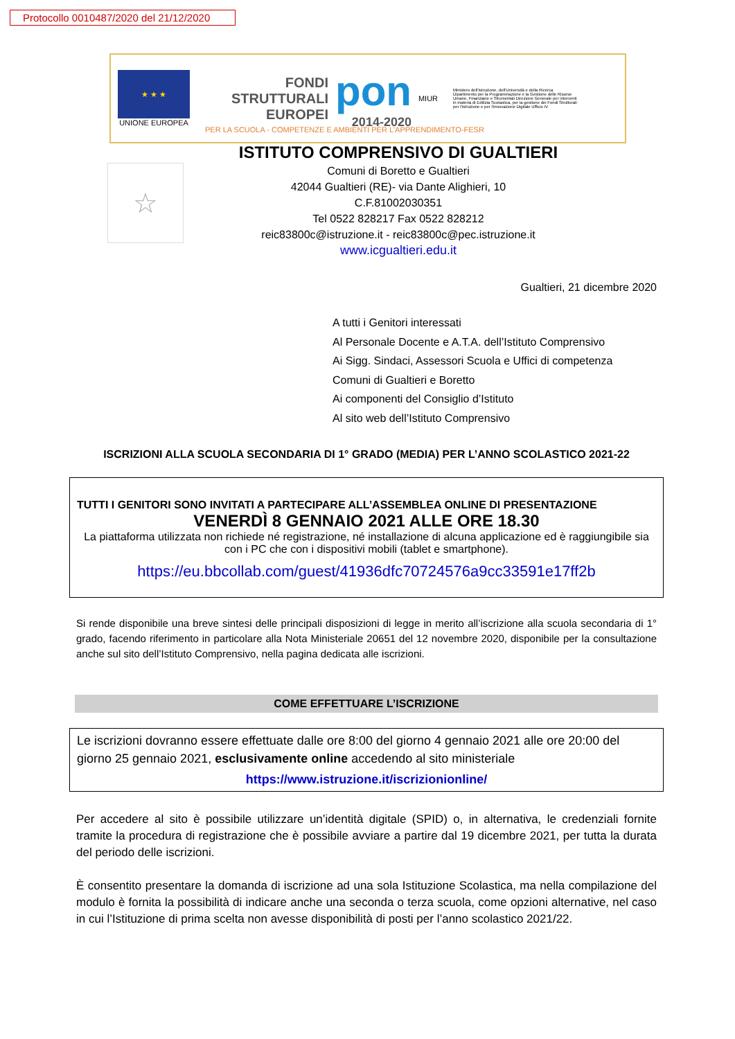Protocollo 0010487/2020 del 21/12/2020
★ ★ ★
UNIONE EUROPEA
FONDI
STRUTTURALI
EUROPEI
pon
2014-2020
MIUR
Ministero dell'Istruzione, dell'Università e della Ricerca Dipartimento per la Programmazione e la Gestione delle Risorse Umane, Finanziarie e Strumentali Direzione Generale per interventi in materia di Edilizia Scolastica, per la gestione dei Fondi Strutturali per l'istruzione e per l'innovazione Digitale Ufficio IV
PER LA SCUOLA - COMPETENZE E AMBIENTI PER L'APPRENDIMENTO-FESR
☆
ISTITUTO COMPRENSIVO DI GUALTIERI
Comuni di Boretto e Gualtieri
42044 Gualtieri (RE)- via Dante Alighieri, 10
C.F.81002030351
Tel 0522 828217 Fax 0522 828212
reic83800c@istruzione.it - reic83800c@pec.istruzione.it
www.icgualtieri.edu.it
Gualtieri, 21 dicembre 2020
A tutti i Genitori interessati
Al Personale Docente e A.T.A. dell’Istituto Comprensivo
Ai Sigg. Sindaci, Assessori Scuola e Uffici di competenza
Comuni di Gualtieri e Boretto
Ai componenti del Consiglio d’Istituto
Al sito web dell’Istituto Comprensivo
ISCRIZIONI ALLA SCUOLA SECONDARIA DI 1° GRADO (MEDIA) PER L’ANNO SCOLASTICO 2021-22
TUTTI I GENITORI SONO INVITATI A PARTECIPARE ALL’ASSEMBLEA ONLINE DI PRESENTAZIONE
VENERDÌ 8 GENNAIO 2021 ALLE ORE 18.30
La piattaforma utilizzata non richiede né registrazione, né installazione di alcuna applicazione ed è raggiungibile sia con i PC che con i dispositivi mobili (tablet e smartphone).
https://eu.bbcollab.com/guest/41936dfc70724576a9cc33591e17ff2b
Si rende disponibile una breve sintesi delle principali disposizioni di legge in merito all’iscrizione alla scuola secondaria di 1° grado, facendo riferimento in particolare alla Nota Ministeriale 20651 del 12 novembre 2020, disponibile per la consultazione anche sul sito dell’Istituto Comprensivo, nella pagina dedicata alle iscrizioni.
COME EFFETTUARE L’ISCRIZIONE
Le iscrizioni dovranno essere effettuate dalle ore 8:00 del giorno 4 gennaio 2021 alle ore 20:00 del giorno 25 gennaio 2021, esclusivamente online accedendo al sito ministeriale
https://www.istruzione.it/iscrizionionline/
Per accedere al sito è possibile utilizzare un’identità digitale (SPID) o, in alternativa, le credenziali fornite tramite la procedura di registrazione che è possibile avviare a partire dal 19 dicembre 2021, per tutta la durata del periodo delle iscrizioni.
È consentito presentare la domanda di iscrizione ad una sola Istituzione Scolastica, ma nella compilazione del modulo è fornita la possibilità di indicare anche una seconda o terza scuola, come opzioni alternative, nel caso in cui l’Istituzione di prima scelta non avesse disponibilità di posti per l’anno scolastico 2021/22.